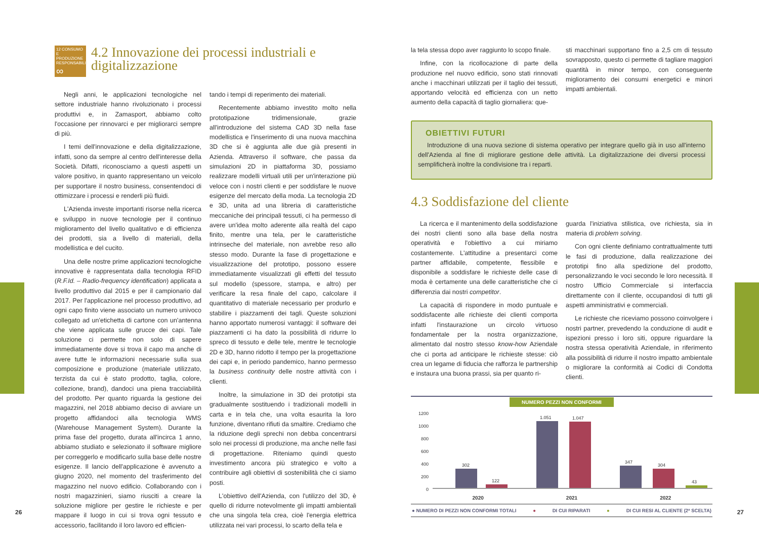26 27
12 CONSUMO E PRODUZIONE RESPONSABILI
∞
4.2 Innovazione dei processi industriali e digitalizzazione
Negli anni, le applicazioni tecnologiche nel settore industriale hanno rivoluzionato i processi produttivi e, in Zamasport, abbiamo colto l'occasione per rinnovarci e per migliorarci sempre di più.
I temi dell'innovazione e della digitalizzazione, infatti, sono da sempre al centro dell'interesse della Società. Difatti, riconosciamo a questi aspetti un valore positivo, in quanto rappresentano un veicolo per supportare il nostro business, consentendoci di ottimizzare i processi e renderli più fluidi.
L'Azienda investe importanti risorse nella ricerca e sviluppo in nuove tecnologie per il continuo miglioramento del livello qualitativo e di efficienza dei prodotti, sia a livello di materiali, della modellistica e del cucito.
Una delle nostre prime applicazioni tecnologiche innovative è rappresentata dalla tecnologia RFID (R.F.Id. – Radio-frequency identification) applicata a livello produttivo dal 2015 e per il campionario dal 2017. Per l'applicazione nel processo produttivo, ad ogni capo finito viene associato un numero univoco collegato ad un'etichetta di cartone con un'antenna che viene applicata sulle grucce dei capi. Tale soluzione ci permette non solo di sapere immediatamente dove si trova il capo ma anche di avere tutte le informazioni necessarie sulla sua composizione e produzione (materiale utilizzato, terzista da cui è stato prodotto, taglia, colore, collezione, brand), dandoci una piena tracciabilità del prodotto. Per quanto riguarda la gestione dei magazzini, nel 2018 abbiamo deciso di avviare un progetto affidandoci alla tecnologia WMS (Warehouse Management System). Durante la prima fase del progetto, durata all'incirca 1 anno, abbiamo studiato e selezionato il software migliore per correggerlo e modificarlo sulla base delle nostre esigenze. Il lancio dell'applicazione è avvenuto a giugno 2020, nel momento del trasferimento del magazzino nel nuovo edificio. Collaborando con i nostri magazzinieri, siamo riusciti a creare la soluzione migliore per gestire le richieste e per mappare il luogo in cui si trova ogni tessuto e accessorio, facilitando il loro lavoro ed efficien-
tando i tempi di reperimento dei materiali.
Recentemente abbiamo investito molto nella prototipazione tridimensionale, grazie all'introduzione del sistema CAD 3D nella fase modellistica e l'inserimento di una nuova macchina 3D che si è aggiunta alle due già presenti in Azienda. Attraverso il software, che passa da simulazioni 2D in piattaforma 3D, possiamo realizzare modelli virtuali utili per un'interazione più veloce con i nostri clienti e per soddisfare le nuove esigenze del mercato della moda. La tecnologia 2D e 3D, unita ad una libreria di caratteristiche meccaniche dei principali tessuti, ci ha permesso di avere un'idea molto aderente alla realtà del capo finito, mentre una tela, per le caratteristiche intrinseche del materiale, non avrebbe reso allo stesso modo. Durante la fase di progettazione e visualizzazione del prototipo, possono essere immediatamente visualizzati gli effetti del tessuto sul modello (spessore, stampa, e altro) per verificare la resa finale del capo, calcolare il quantitativo di materiale necessario per produrlo e stabilire i piazzamenti dei tagli. Queste soluzioni hanno apportato numerosi vantaggi: il software dei piazzamenti ci ha dato la possibilità di ridurre lo spreco di tessuto e delle tele, mentre le tecnologie 2D e 3D, hanno ridotto il tempo per la progettazione dei capi e, in periodo pandemico, hanno permesso la business continuity delle nostre attività con i clienti.
Inoltre, la simulazione in 3D dei prototipi sta gradualmente sostituendo i tradizionali modelli in carta e in tela che, una volta esaurita la loro funzione, diventano rifiuti da smaltire. Crediamo che la riduzione degli sprechi non debba concentrarsi solo nei processi di produzione, ma anche nelle fasi di progettazione. Riteniamo quindi questo investimento ancora più strategico e volto a contribuire agli obiettivi di sostenibilità che ci siamo posti.
L'obiettivo dell'Azienda, con l'utilizzo del 3D, è quello di ridurre notevolmente gli impatti ambientali che una singola tela crea, cioè l'energia elettrica utilizzata nei vari processi, lo scarto della tela e
la tela stessa dopo aver raggiunto lo scopo finale.
Infine, con la ricollocazione di parte della produzione nel nuovo edificio, sono stati rinnovati anche i macchinari utilizzati per il taglio dei tessuti, apportando velocità ed efficienza con un netto aumento della capacità di taglio giornaliera: que-
sti macchinari supportano fino a 2,5 cm di tessuto sovrapposto, questo ci permette di tagliare maggiori quantità in minor tempo, con conseguente miglioramento dei consumi energetici e minori impatti ambientali.
OBIETTIVI FUTURI
Introduzione di una nuova sezione di sistema operativo per integrare quello già in uso all'interno dell'Azienda al fine di migliorare gestione delle attività. La digitalizzazione dei diversi processi semplificherà inoltre la condivisione tra i reparti.
4.3 Soddisfazione del cliente
La ricerca e il mantenimento della soddisfazione dei nostri clienti sono alla base della nostra operatività e l'obiettivo a cui miriamo costantemente. L'attitudine a presentarci come partner affidabile, competente, flessibile e disponibile a soddisfare le richieste delle case di moda è certamente una delle caratteristiche che ci differenzia dai nostri competitor.
La capacità di rispondere in modo puntuale e soddisfacente alle richieste dei clienti comporta infatti l'instaurazione un circolo virtuoso fondamentale per la nostra organizzazione, alimentato dal nostro stesso know-how Aziendale che ci porta ad anticipare le richieste stesse: ciò crea un legame di fiducia che rafforza le partnership e instaura una buona prassi, sia per quanto ri-
guarda l'iniziativa stilistica, ove richiesta, sia in materia di problem solving.
Con ogni cliente definiamo contrattualmente tutti le fasi di produzione, dalla realizzazione dei prototipi fino alla spedizione del prodotto, personalizzando le voci secondo le loro necessità. Il nostro Ufficio Commerciale si interfaccia direttamente con il cliente, occupandosi di tutti gli aspetti amministrativi e commerciali.
Le richieste che riceviamo possono coinvolgere i nostri partner, prevedendo la conduzione di audit e ispezioni presso i loro siti, oppure riguardare la nostra stessa operatività Aziendale, in riferimento alla possibilità di ridurre il nostro impatto ambientale o migliorare la conformità ai Codici di Condotta clienti.
NUMERO PEZZI NON CONFORMI
1200
1000
800
600
400
200
0
302
122
1.051 1.047
347
304
43
2020 2021 2022
● NUMERO DI PEZZI NON CONFORMI TOTALI ● DI CUI RIPARATI ● DI CUI RESI AL CLIENTE (2ª SCELTA)